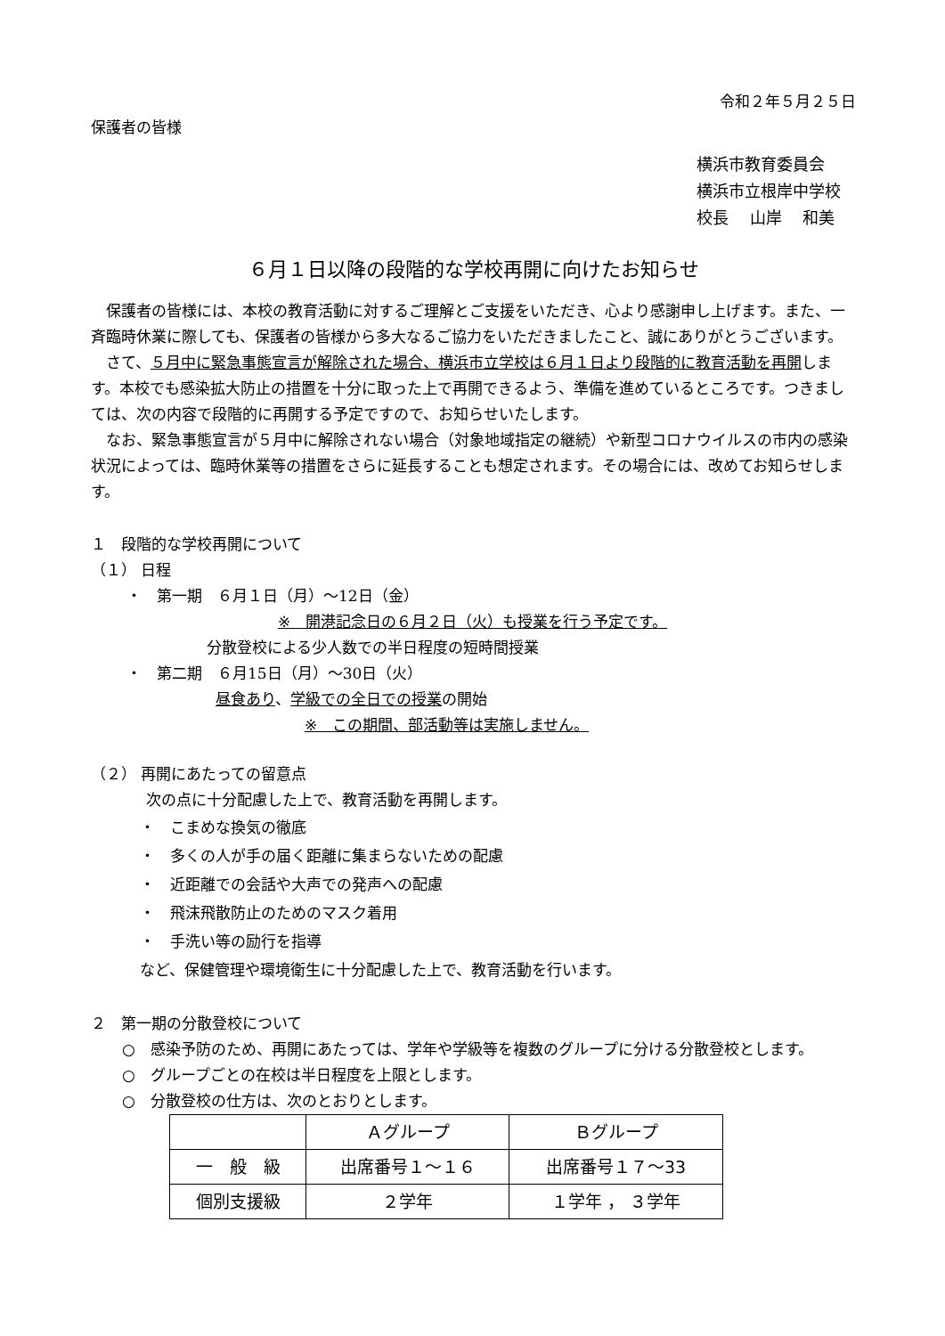令和２年５月２５日
保護者の皆様
横浜市教育委員会
横浜市立根岸中学校
校長　 山岸　 和美
６月１日以降の段階的な学校再開に向けたお知らせ
　保護者の皆様には、本校の教育活動に対するご理解とご支援をいただき、心より感謝申し上げます。また、一斉臨時休業に際しても、保護者の皆様から多大なるご協力をいただきましたこと、誠にありがとうございます。
　さて、５月中に緊急事態宣言が解除された場合、横浜市立学校は６月１日より段階的に教育活動を再開します。本校でも感染拡大防止の措置を十分に取った上で再開できるよう、準備を進めているところです。つきましては、次の内容で段階的に再開する予定ですので、お知らせいたします。
　なお、緊急事態宣言が５月中に解除されない場合（対象地域指定の継続）や新型コロナウイルスの市内の感染状況によっては、臨時休業等の措置をさらに延長することも想定されます。その場合には、改めてお知らせします。
１　段階的な学校再開について
（１） 日程
・　第一期　６月１日（月）～12日（金）
※　開港記念日の６月２日（火）も授業を行う予定です。
分散登校による少人数での半日程度の短時間授業
・　第二期　６月15日（月）～30日（火）
昼食あり、学級での全日での授業の開始
※　この期間、部活動等は実施しません。
（２） 再開にあたっての留意点
次の点に十分配慮した上で、教育活動を再開します。
・　こまめな換気の徹底
・　多くの人が手の届く距離に集まらないための配慮
・　近距離での会話や大声での発声への配慮
・　飛沫飛散防止のためのマスク着用
・　手洗い等の励行を指導
など、保健管理や環境衛生に十分配慮した上で、教育活動を行います。
２　第一期の分散登校について
○　感染予防のため、再開にあたっては、学年や学級等を複数のグループに分ける分散登校とします。
○　グループごとの在校は半日程度を上限とします。
○　分散登校の仕方は、次のとおりとします。
| | Ａグループ | Ｂグループ |
| 一 般 級 | 出席番号１～１６ | 出席番号１７～33 |
| 個別支援級 | ２学年 | １学年 ， ３学年 |